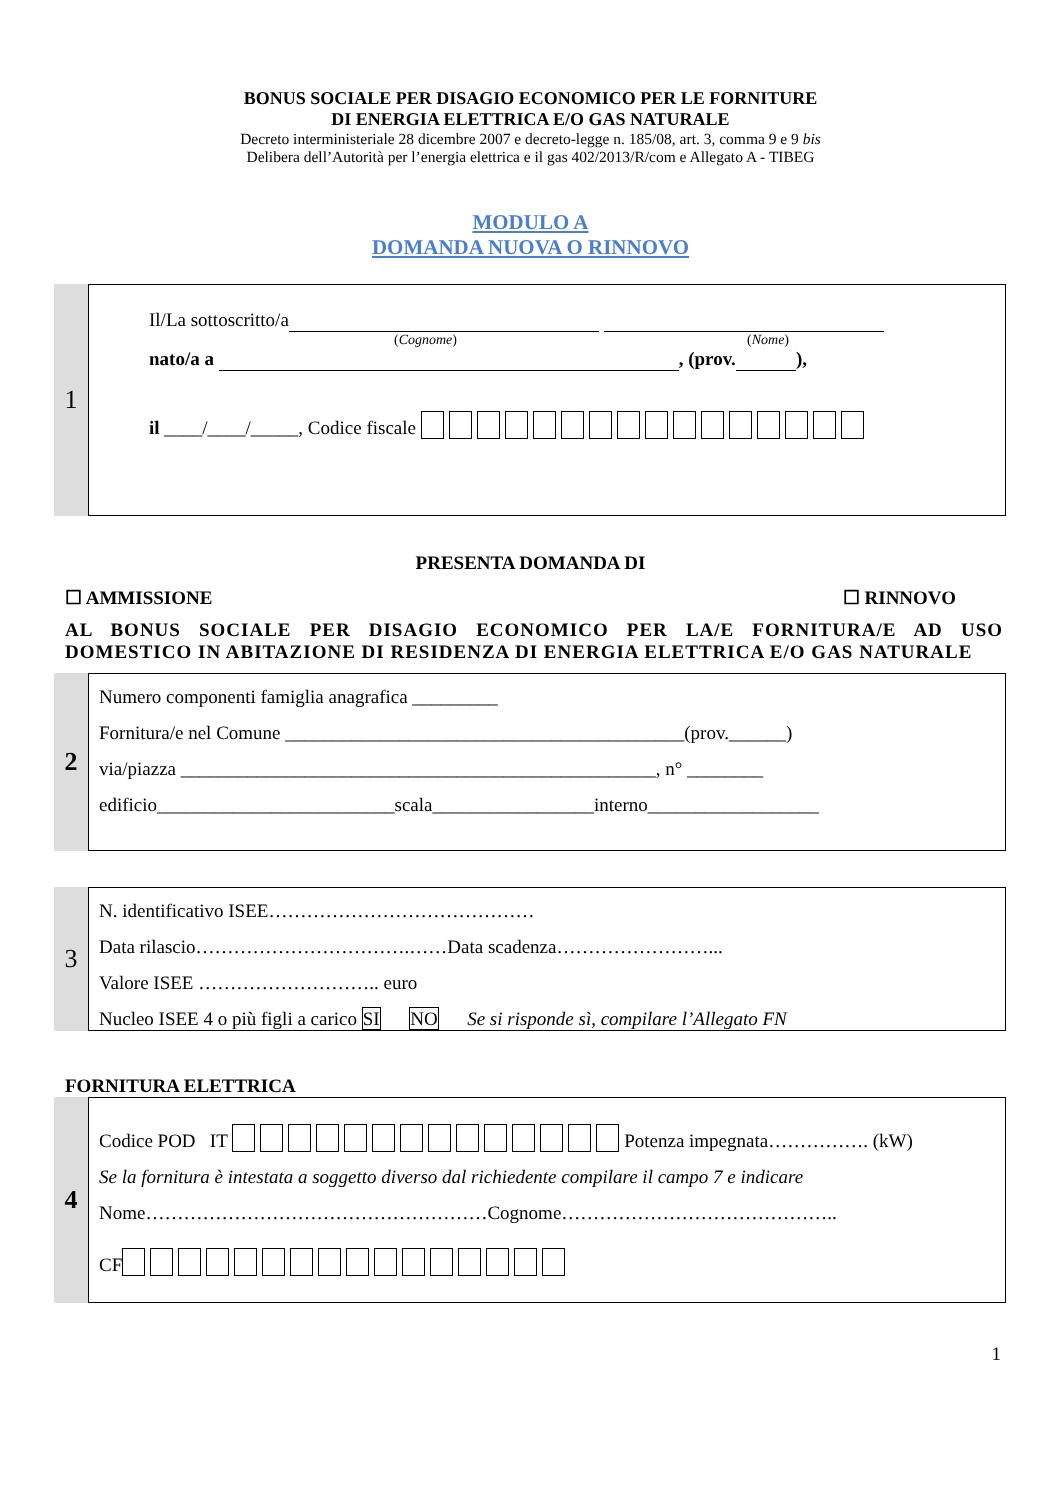BONUS SOCIALE PER DISAGIO ECONOMICO PER LE FORNITURE
DI ENERGIA ELETTRICA E/O GAS NATURALE
Decreto interministeriale 28 dicembre 2007 e decreto-legge n. 185/08, art. 3, comma 9 e 9 bis
Delibera dell’Autorità per l’energia elettrica e il gas 402/2013/R/com e Allegato A - TIBEG
MODULO A
DOMANDA NUOVA O RINNOVO
1
Il/La sottoscritto/a
(Cognome) (Nome)
nato/a a , (prov. ),
il ____/____/_____, Codice fiscale
PRESENTA DOMANDA DI
☐ AMMISSIONE ☐ RINNOVO
AL BONUS SOCIALE PER DISAGIO ECONOMICO PER LA/E FORNITURA/E AD USO DOMESTICO IN ABITAZIONE DI RESIDENZA DI ENERGIA ELETTRICA E/O GAS NATURALE
2
Numero componenti famiglia anagrafica _________
Fornitura/e nel Comune __________________________________________(prov.______)
via/piazza __________________________________________________, n° ________
edificio_________________________scala_________________interno__________________
3
N. identificativo ISEE……………………………………
Data rilascio…………………………….……Data scadenza……………………...
Valore ISEE ……………………….. euro
Nucleo ISEE 4 o più figli a carico SI NO Se si risponde sì, compilare l’Allegato FN
FORNITURA ELETTRICA
4
Codice POD IT Potenza impegnata……………. (kW)
Se la fornitura è intestata a soggetto diverso dal richiedente compilare il campo 7 e indicare
Nome………………………………………………Cognome……………………………………..
CF
1